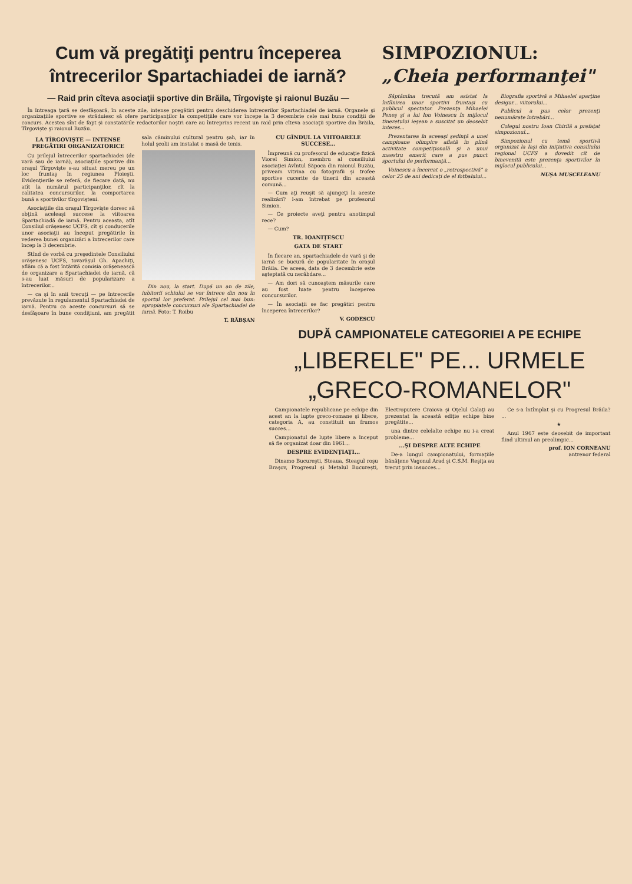Cum vă pregătiţi pentru începerea întrecerilor Spartachiadei de iarnă?
— Raid prin cîteva asociaţii sportive din Brăila, Tîrgovişte şi raionul Buzău —
În întreaga ţară se desfăşoară, în aceste zile, intense pregătiri pentru deschiderea întrecerilor Spartachiadei de iarnă. Organele şi organizaţiile sportive se străduiesc să ofere participanţilor la competiţiile care vor începe la 3 decembrie cele mai bune condiţii de concurs. Acestea sînt de fapt şi constatările redactorilor noştri care au întreprins recent un raid prin cîteva asociaţii sportive din Brăila, Tîrgovişte şi raionul Buzău.
LA TÎRGOVIŞTE — INTENSE PREGĂTIRI ORGANIZATORICE
Cu prilejul întrecerilor spartachiadei (de vară sau de iarnă), asociaţiile sportive din oraşul Tîrgovişte s-au situat mereu pe un loc fruntaş în regiunea Ploieşti. Evidenţierile se referă, de fiecare dată, nu atît la numărul participanţilor, cît la calitatea concursurilor, la comportarea bună a sportivilor tîrgovişteni.
Asociaţiile din oraşul Tîrgovişte doresc să obţină aceleaşi succese la viitoarea Spartachiadă de iarnă. Pentru aceasta, atît Consiliul orăşenesc UCFS, cît şi conducerile unor asociaţii au început pregătirile în vederea bunei organizări a întrecerilor care încep la 3 decembrie.
Stînd de vorbă cu preşedintele Consiliului orăşenesc UCFS, tovarăşul Gh. Apachiţi, aflăm că a fost întărită comisia orăşenească de organizare a Spartachiadei de iarnă, că s-au luat măsuri de popularizare a întrecerilor...
— ca şi în anii trecuţi — pe întrecerile prevăzute în regulamentul Spartachiadei de iarnă. Pentru ca aceste concursuri să se desfăşoare în bune condiţiuni, am pregătit sala căminului cultural pentru şah, iar în holul şcolii am instalat o masă de tenis.
Din nou, la start. După un an de zile, iubitorii schiului se vor întrece din nou în sportul lor preferat. Prilejul cel mai bun: apropiatele concursuri ale Spartachiadei de iarnă. Foto: T. Roibu
T. RĂBŞAN
CU GÎNDUL LA VIITOARELE SUCCESE...
Împreună cu profesorul de educaţie fizică Viorel Simion, membru al consiliului asociaţiei Avîntul Săpoca din raionul Buzău, priveam vitrina cu fotografii şi trofee sportive cucerite de tinerii din această comună...
— Cum aţi reuşit să ajungeţi la aceste realizări? l-am întrebat pe profesorul Simion.
— Ce proiecte aveţi pentru anotimpul rece?
— Cum?
TR. IOANIŢESCU
GATA DE START
În fiecare an, spartachiadele de vară şi de iarnă se bucură de popularitate în oraşul Brăila. De aceea, data de 3 decembrie este aşteptată cu nerăbdare...
— Am dori să cunoaştem măsurile care au fost luate pentru începerea concursurilor.
— În asociaţii se fac pregătiri pentru începerea întrecerilor?
V. GODESCU
SIMPOZIONUL:
„Cheia performanţei"
Săptămîna trecută am asistat la întîlnirea unor sportivi fruntaşi cu publicul spectator. Prezenţa Mihaelei Peneş şi a lui Ion Voinescu în mijlocul tineretului ieşean a suscitat un deosebit interes...
Prezentarea în aceeaşi şedinţă a unei campioane olimpice aflată în plină activitate competiţională şi a unui maestru emerit care a pus punct sportului de performanţă...
Voinescu a încercat o „retrospectivă" a celor 25 de ani dedicaţi de el fotbalului...
Biografia sportivă a Mihaelei aparţine desigur... viitorului...
Publicul a pus celor prezenţi nenumărate întrebări...
Colegul nostru Ioan Chirilă a prefaţat simpozionul...
Simpozionul cu temă sportivă organizat la Iaşi din iniţiativa consiliului regional UCFS a dovedit cît de binevenită este prezenţa sportivilor în mijlocul publicului...
NUŞA MUSCELEANU
DUPĂ CAMPIONATELE CATEGORIEI A PE ECHIPE
„LIBERELE" PE... URMELE „GRECO-ROMANELOR"
Campionatele republicane pe echipe din acest an la lupte greco-romane şi libere, categoria A, au constituit un frumos succes...
Campionatul de lupte libere a început să fie organizat doar din 1961...
DESPRE EVIDENŢIAŢI...
Dinamo Bucureşti, Steaua, Steagul roşu Braşov, Progresul şi Metalul Bucureşti, Electroputere Craiova şi Oţelul Galaţi au prezentat la această ediţie echipe bine pregătite...
una dintre celelalte echipe nu i-a creat probleme...
...ŞI DESPRE ALTE ECHIPE
De-a lungul campionatului, formaţiile bănăţene Vagonul Arad şi C.S.M. Reşiţa au trecut prin insucces...
Ce s-a întîmplat şi cu Progresul Brăila? ...
★
Anul 1967 este deosebit de important fiind ultimul an preolimpic...
prof. ION CORNEANU
antrenor federal